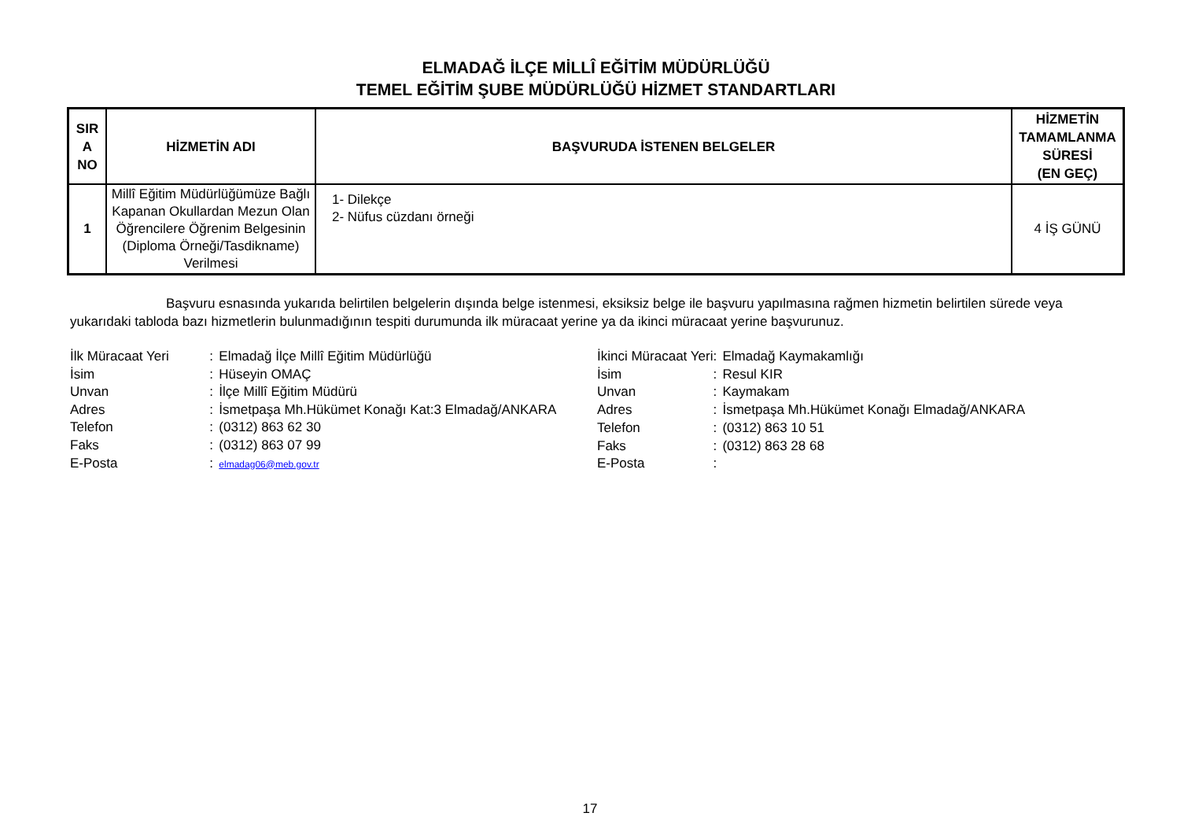ELMADAĞ İLÇE MİLLÎ EĞİTİM MÜDÜRLÜĞÜ
TEMEL EĞİTİM ŞUBE MÜDÜRLÜĞÜ HİZMET STANDARTLARI
| SIR A NO | HİZMETİN ADI | BAŞVURUDA İSTENEN BELGELER | HİZMETİN TAMAMLANMA SÜRESİ (EN GEÇ) |
| --- | --- | --- | --- |
| 1 | Millî Eğitim Müdürlüğümüze Bağlı Kapanan Okullardan Mezun Olan Öğrencilere Öğrenim Belgesinin (Diploma Örneği/Tasdikname) Verilmesi | 1- Dilekçe 2- Nüfus cüzdanı örneği | 4 İŞ GÜNÜ |
Başvuru esnasında yukarıda belirtilen belgelerin dışında belge istenmesi, eksiksiz belge ile başvuru yapılmasına rağmen hizmetin belirtilen sürede veya yukarıdaki tabloda bazı hizmetlerin bulunmadığının tespiti durumunda ilk müracaat yerine ya da ikinci müracaat yerine başvurunuz.
İlk Müracaat Yeri: Elmadağ İlçe Millî Eğitim Müdürlüğü İsim: Hüseyin OMAÇ Unvan: İlçe Millî Eğitim Müdürü Adres: İsmetpaşa Mh.Hükümet Konağı Kat:3 Elmadağ/ANKARA Telefon: (0312) 863 62 30 Faks: (0312) 863 07 99 E-Posta: elmadag06@meb.gov.tr
İkinci Müracaat Yeri: Elmadağ Kaymakamlığı İsim: Resul KIR Unvan: Kaymakam Adres: İsmetpaşa Mh.Hükümet Konağı Elmadağ/ANKARA Telefon: (0312) 863 10 51 Faks: (0312) 863 28 68 E-Posta:
17